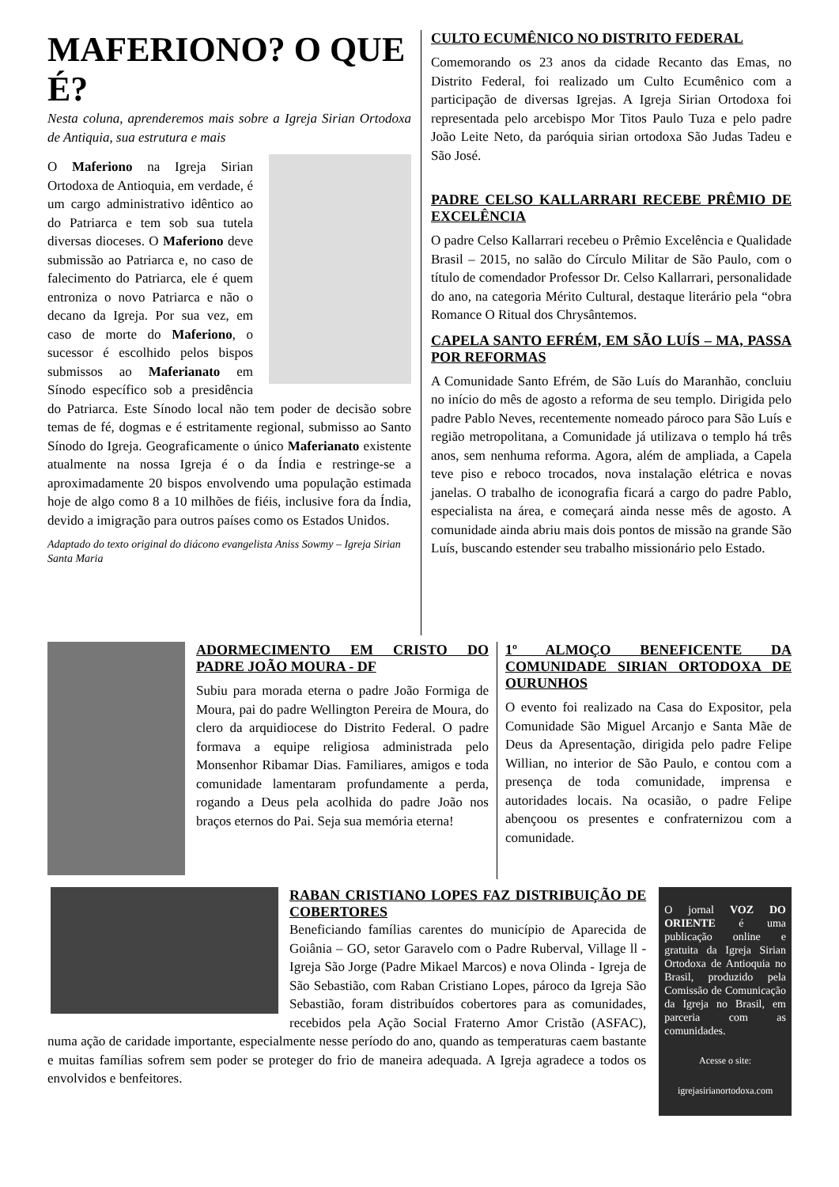MAFERIONO? O QUE É?
Nesta coluna, aprenderemos mais sobre a Igreja Sirian Ortodoxa de Antiquia, sua estrutura e mais
O Maferiono na Igreja Sirian Ortodoxa de Antioquia, em verdade, é um cargo administrativo idêntico ao do Patriarca e tem sob sua tutela diversas dioceses. O Maferiono deve submissão ao Patriarca e, no caso de falecimento do Patriarca, ele é quem entroniza o novo Patriarca e não o decano da Igreja. Por sua vez, em caso de morte do Maferiono, o sucessor é escolhido pelos bispos submissos ao Maferianato em Sínodo específico sob a presidência do Patriarca. Este Sínodo local não tem poder de decisão sobre temas de fé, dogmas e é estritamente regional, submisso ao Santo Sínodo do Igreja. Geograficamente o único Maferianato existente atualmente na nossa Igreja é o da Índia e restringe-se a aproximadamente 20 bispos envolvendo uma população estimada hoje de algo como 8 a 10 milhões de fiéis, inclusive fora da Índia, devido a imigração para outros países como os Estados Unidos.
Adaptado do texto original do diácono evangelista Aniss Sowmy – Igreja Sirian Santa Maria
CULTO ECUMÊNICO NO DISTRITO FEDERAL
Comemorando os 23 anos da cidade Recanto das Emas, no Distrito Federal, foi realizado um Culto Ecumênico com a participação de diversas Igrejas. A Igreja Sirian Ortodoxa foi representada pelo arcebispo Mor Titos Paulo Tuza e pelo padre João Leite Neto, da paróquia sirian ortodoxa São Judas Tadeu e São José.
PADRE CELSO KALLARRARI RECEBE PRÊMIO DE EXCELÊNCIA
O padre Celso Kallarrari recebeu o Prêmio Excelência e Qualidade Brasil – 2015, no salão do Círculo Militar de São Paulo, com o título de comendador Professor Dr. Celso Kallarrari, personalidade do ano, na categoria Mérito Cultural, destaque literário pela “obra Romance O Ritual dos Chrysântemos.
CAPELA SANTO EFRÉM, EM SÃO LUÍS – MA, PASSA POR REFORMAS
A Comunidade Santo Efrém, de São Luís do Maranhão, concluiu no início do mês de agosto a reforma de seu templo. Dirigida pelo padre Pablo Neves, recentemente nomeado pároco para São Luís e região metropolitana, a Comunidade já utilizava o templo há três anos, sem nenhuma reforma. Agora, além de ampliada, a Capela teve piso e reboco trocados, nova instalação elétrica e novas janelas. O trabalho de iconografia ficará a cargo do padre Pablo, especialista na área, e começará ainda nesse mês de agosto. A comunidade ainda abriu mais dois pontos de missão na grande São Luís, buscando estender seu trabalho missionário pelo Estado.
ADORMECIMENTO EM CRISTO DO PADRE JOÃO MOURA - DF
Subiu para morada eterna o padre João Formiga de Moura, pai do padre Wellington Pereira de Moura, do clero da arquidiocese do Distrito Federal. O padre formava a equipe religiosa administrada pelo Monsenhor Ribamar Dias. Familiares, amigos e toda comunidade lamentaram profundamente a perda, rogando a Deus pela acolhida do padre João nos braços eternos do Pai. Seja sua memória eterna!
1º ALMOÇO BENEFICENTE DA COMUNIDADE SIRIAN ORTODOXA DE OURUNHOS
O evento foi realizado na Casa do Expositor, pela Comunidade São Miguel Arcanjo e Santa Mãe de Deus da Apresentação, dirigida pelo padre Felipe Willian, no interior de São Paulo, e contou com a presença de toda comunidade, imprensa e autoridades locais. Na ocasião, o padre Felipe abençoou os presentes e confraternizou com a comunidade.
RABAN CRISTIANO LOPES FAZ DISTRIBUIÇÃO DE COBERTORES
Beneficiando famílias carentes do município de Aparecida de Goiânia – GO, setor Garavelo com o Padre Ruberval, Village ll - Igreja São Jorge (Padre Mikael Marcos) e nova Olinda - Igreja de São Sebastião, com Raban Cristiano Lopes, pároco da Igreja São Sebastião, foram distribuídos cobertores para as comunidades, recebidos pela Ação Social Fraterno Amor Cristão (ASFAC), numa ação de caridade importante, especialmente nesse período do ano, quando as temperaturas caem bastante e muitas famílias sofrem sem poder se proteger do frio de maneira adequada. A Igreja agradece a todos os envolvidos e benfeitores.
O jornal VOZ DO ORIENTE é uma publicação online e gratuita da Igreja Sirian Ortodoxa de Antioquia no Brasil, produzido pela Comissão de Comunicação da Igreja no Brasil, em parceria com as comunidades.
Acesse o site:
igrejasirianortodoxa.com